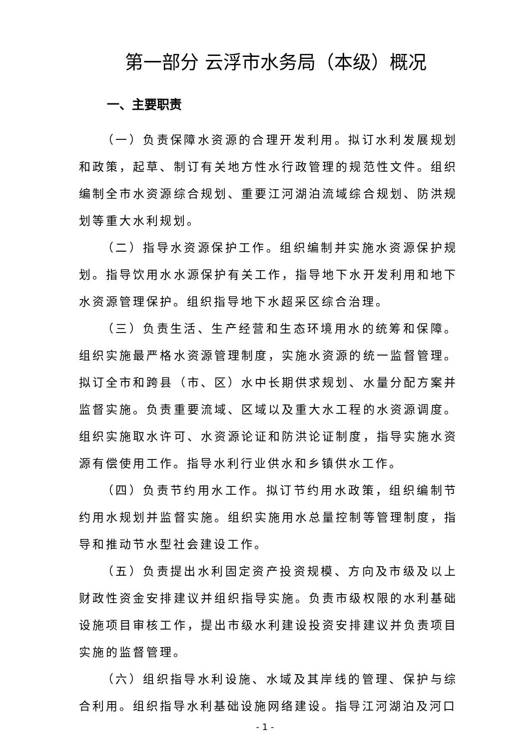第一部分 云浮市水务局（本级）概况
一、主要职责
（一）负责保障水资源的合理开发利用。拟订水利发展规划和政策，起草、制订有关地方性水行政管理的规范性文件。组织编制全市水资源综合规划、重要江河湖泊流域综合规划、防洪规划等重大水利规划。
（二）指导水资源保护工作。组织编制并实施水资源保护规划。指导饮用水水源保护有关工作，指导地下水开发利用和地下水资源管理保护。组织指导地下水超采区综合治理。
（三）负责生活、生产经营和生态环境用水的统筹和保障。组织实施最严格水资源管理制度，实施水资源的统一监督管理。拟订全市和跨县（市、区）水中长期供求规划、水量分配方案并监督实施。负责重要流域、区域以及重大水工程的水资源调度。组织实施取水许可、水资源论证和防洪论证制度，指导实施水资源有偿使用工作。指导水利行业供水和乡镇供水工作。
（四）负责节约用水工作。拟订节约用水政策，组织编制节约用水规划并监督实施。组织实施用水总量控制等管理制度，指导和推动节水型社会建设工作。
（五）负责提出水利固定资产投资规模、方向及市级及以上财政性资金安排建议并组织指导实施。负责市级权限的水利基础设施项目审核工作，提出市级水利建设投资安排建议并负责项目实施的监督管理。
（六）组织指导水利设施、水域及其岸线的管理、保护与综合利用。组织指导水利基础设施网络建设。指导江河湖泊及河口
- 1 -